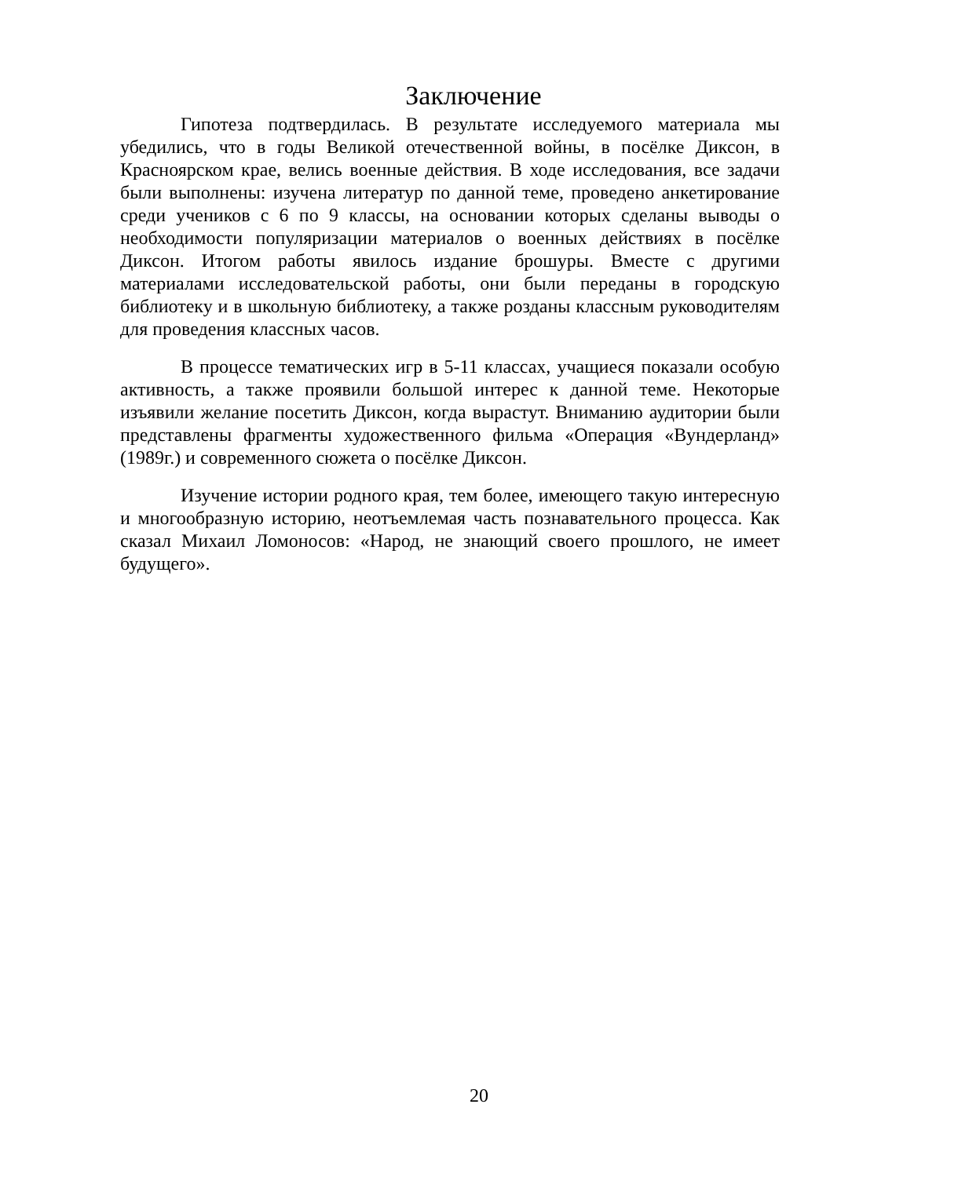Заключение
Гипотеза подтвердилась. В результате исследуемого материала мы убедились, что в годы Великой отечественной войны, в посёлке Диксон, в Красноярском крае, велись военные действия. В ходе исследования, все задачи были выполнены: изучена литератур по данной теме, проведено анкетирование среди учеников с 6 по 9 классы, на основании которых сделаны выводы о необходимости популяризации материалов о военных действиях в посёлке Диксон. Итогом работы явилось издание брошуры. Вместе с другими материалами исследовательской работы, они были переданы в городскую библиотеку и в школьную библиотеку, а также розданы классным руководителям для проведения классных часов.
В процессе тематических игр в 5-11 классах, учащиеся показали особую активность, а также проявили большой интерес к данной теме. Некоторые изъявили желание посетить Диксон, когда вырастут. Вниманию аудитории были представлены фрагменты художественного фильма «Операция «Вундерланд» (1989г.) и современного сюжета о посёлке Диксон.
Изучение истории родного края, тем более, имеющего такую интересную и многообразную историю, неотъемлемая часть познавательного процесса. Как сказал Михаил Ломоносов: «Народ, не знающий своего прошлого, не имеет будущего».
20